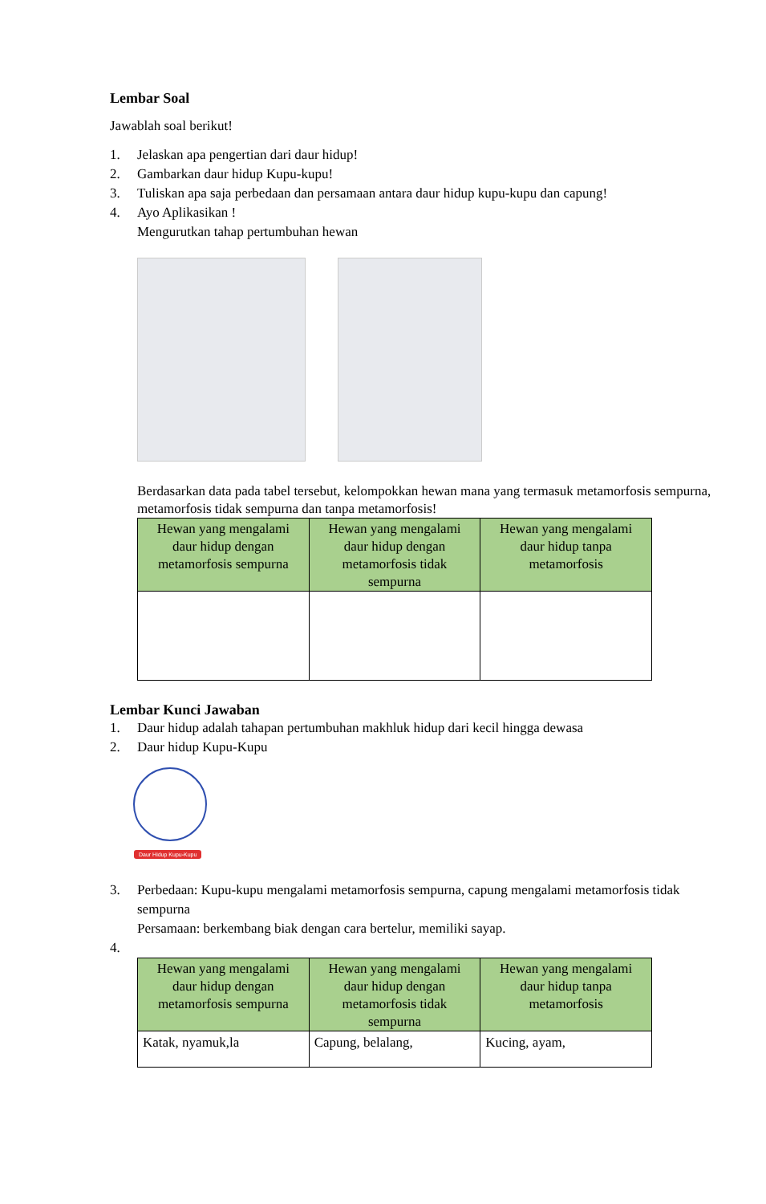Lembar Soal
Jawablah soal berikut!
1. Jelaskan apa pengertian dari daur hidup!
2. Gambarkan daur hidup Kupu-kupu!
3. Tuliskan apa saja perbedaan dan persamaan antara daur hidup kupu-kupu dan capung!
4. Ayo Aplikasikan !
Mengurutkan tahap pertumbuhan hewan
Berdasarkan data pada tabel tersebut, kelompokkan hewan mana yang termasuk metamorfosis sempurna, metamorfosis tidak sempurna dan tanpa metamorfosis!
| Hewan yang mengalami daur hidup dengan metamorfosis sempurna | Hewan yang mengalami daur hidup dengan metamorfosis tidak sempurna | Hewan yang mengalami daur hidup tanpa metamorfosis |
| --- | --- | --- |
Lembar Kunci Jawaban
1. Daur hidup adalah tahapan pertumbuhan makhluk hidup dari kecil hingga dewasa
2. Daur hidup Kupu-Kupu
Daur Hidup Kupu-Kupu
3. Perbedaan: Kupu-kupu mengalami metamorfosis sempurna, capung mengalami metamorfosis tidak sempurna
Persamaan: berkembang biak dengan cara bertelur, memiliki sayap.
4.
| Hewan yang mengalami daur hidup dengan metamorfosis sempurna | Hewan yang mengalami daur hidup dengan metamorfosis tidak sempurna | Hewan yang mengalami daur hidup tanpa metamorfosis |
| --- | --- | --- |
| Katak, nyamuk,la | Capung, belalang, | Kucing, ayam, |